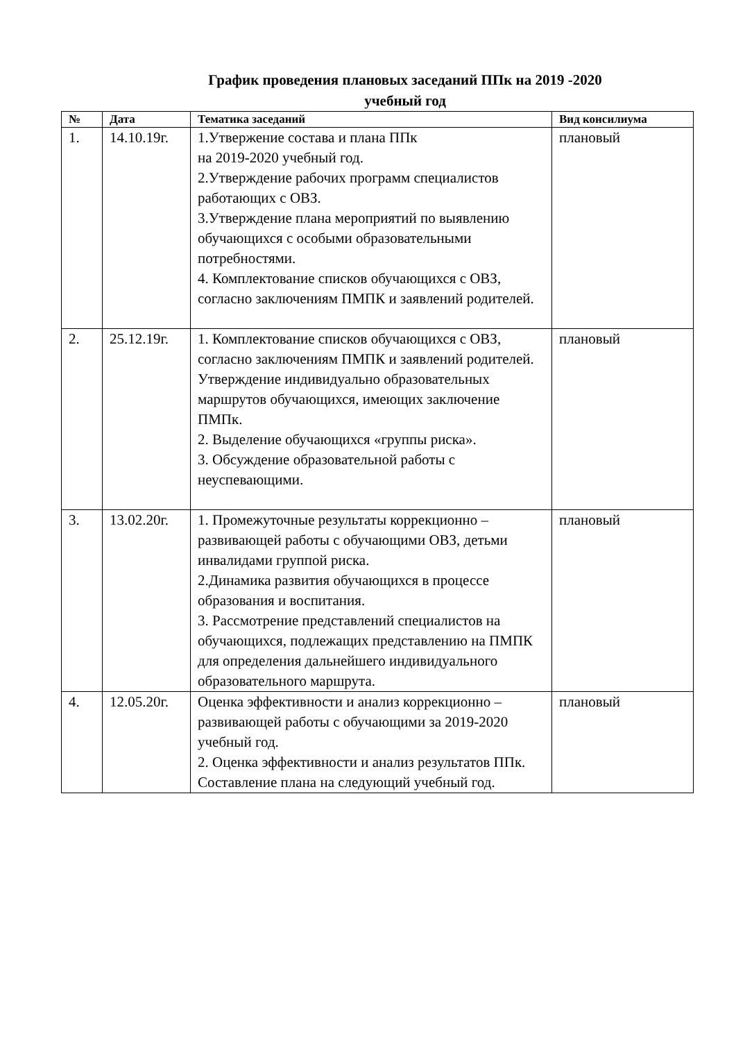График проведения плановых заседаний ППк на 2019 -2020
учебный год
| № | Дата | Тематика заседаний | Вид консилиума |
| --- | --- | --- | --- |
| 1. | 14.10.19г. | 1.Утвержение состава и плана ППк на 2019-2020 учебный год. 2.Утверждение рабочих программ специалистов работающих с ОВЗ. 3.Утверждение плана мероприятий по выявлению обучающихся с особыми образовательными потребностями. 4. Комплектование списков обучающихся с ОВЗ, согласно заключениям ПМПК и заявлений родителей. | плановый |
| 2. | 25.12.19г. | 1. Комплектование списков обучающихся с ОВЗ, согласно заключениям ПМПК и заявлений родителей. Утверждение индивидуально образовательных маршрутов обучающихся, имеющих заключение ПМПк. 2. Выделение обучающихся «группы риска». 3. Обсуждение образовательной работы с неуспевающими. | плановый |
| 3. | 13.02.20г. | 1. Промежуточные результаты коррекционно – развивающей работы с обучающими ОВЗ, детьми инвалидами группой риска. 2.Динамика развития обучающихся в процессе образования и воспитания. 3. Рассмотрение представлений специалистов на обучающихся, подлежащих представлению на ПМПК для определения дальнейшего индивидуального образовательного маршрута. | плановый |
| 4. | 12.05.20г. | Оценка эффективности и анализ коррекционно – развивающей работы с обучающими за 2019-2020 учебный год. 2. Оценка эффективности и анализ результатов ППк. Составление плана на следующий учебный год. | плановый |